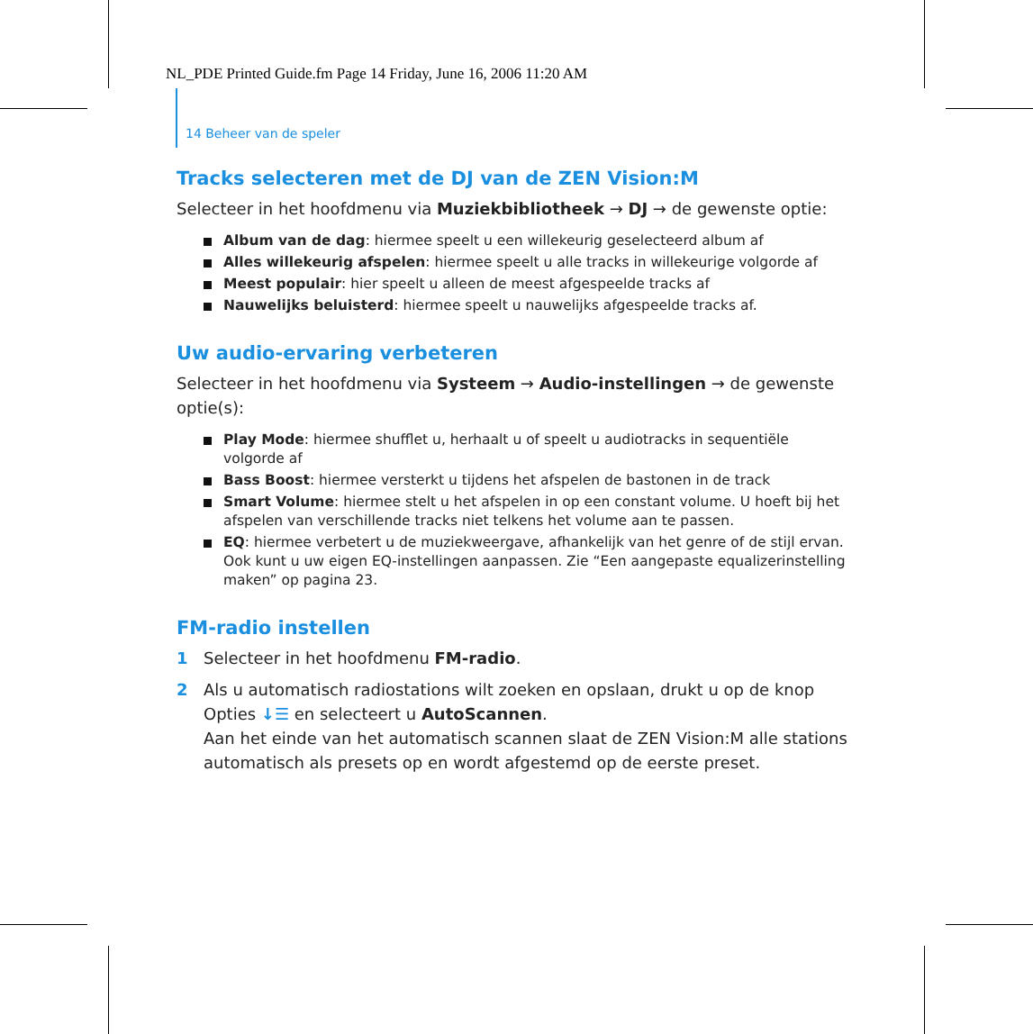NL_PDE Printed Guide.fm Page 14 Friday, June 16, 2006 11:20 AM
14 Beheer van de speler
Tracks selecteren met de DJ van de ZEN Vision:M
Selecteer in het hoofdmenu via Muziekbibliotheek → DJ → de gewenste optie:
Album van de dag: hiermee speelt u een willekeurig geselecteerd album af
Alles willekeurig afspelen: hiermee speelt u alle tracks in willekeurige volgorde af
Meest populair: hier speelt u alleen de meest afgespeelde tracks af
Nauwelijks beluisterd: hiermee speelt u nauwelijks afgespeelde tracks af.
Uw audio-ervaring verbeteren
Selecteer in het hoofdmenu via Systeem → Audio-instellingen → de gewenste optie(s):
Play Mode: hiermee shufflet u, herhaalt u of speelt u audiotracks in sequentiële volgorde af
Bass Boost: hiermee versterkt u tijdens het afspelen de bastonen in de track
Smart Volume: hiermee stelt u het afspelen in op een constant volume. U hoeft bij het afspelen van verschillende tracks niet telkens het volume aan te passen.
EQ: hiermee verbetert u de muziekweergave, afhankelijk van het genre of de stijl ervan. Ook kunt u uw eigen EQ-instellingen aanpassen. Zie “Een aangepaste equalizerinstelling maken” op pagina 23.
FM-radio instellen
1 Selecteer in het hoofdmenu FM-radio.
2 Als u automatisch radiostations wilt zoeken en opslaan, drukt u op de knop Opties ↓☰ en selecteert u AutoScannen.
Aan het einde van het automatisch scannen slaat de ZEN Vision:M alle stations automatisch als presets op en wordt afgestemd op de eerste preset.